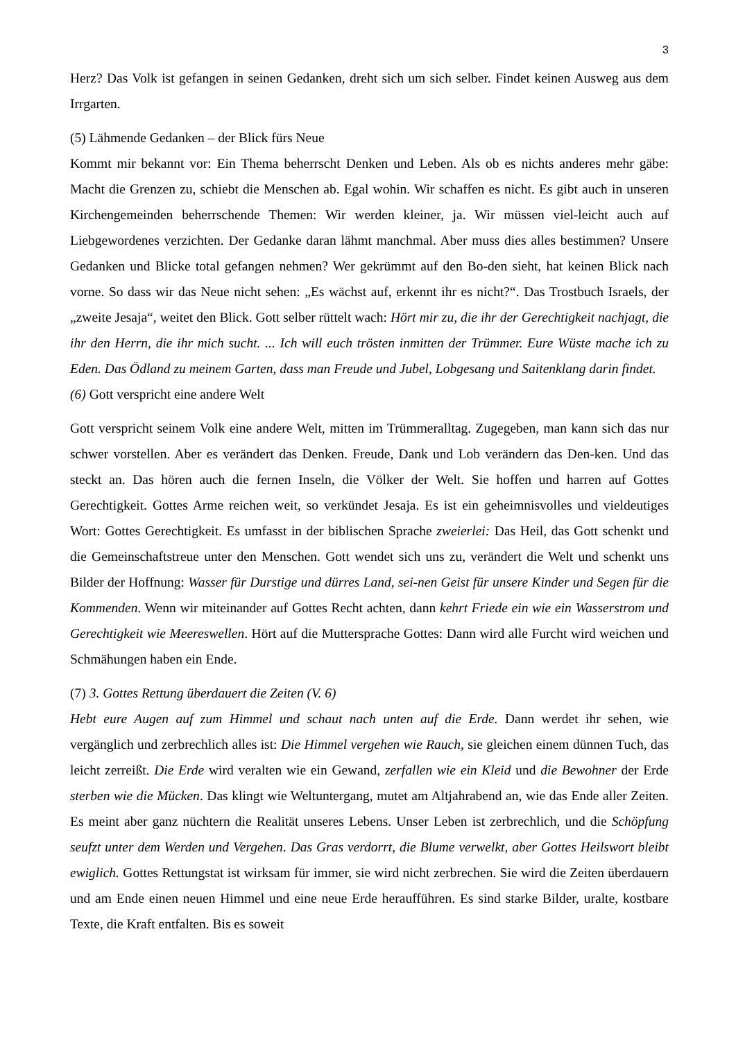3
Herz? Das Volk ist gefangen in seinen Gedanken, dreht sich um sich selber. Findet keinen Ausweg aus dem Irrgarten.
(5) Lähmende Gedanken – der Blick fürs Neue
Kommt mir bekannt vor: Ein Thema beherrscht Denken und Leben. Als ob es nichts anderes mehr gäbe: Macht die Grenzen zu, schiebt die Menschen ab. Egal wohin. Wir schaffen es nicht. Es gibt auch in unseren Kirchengemeinden beherrschende Themen: Wir werden kleiner, ja. Wir müssen viel-leicht auch auf Liebgewordenes verzichten. Der Gedanke daran lähmt manchmal. Aber muss dies alles bestimmen? Unsere Gedanken und Blicke total gefangen nehmen? Wer gekrümmt auf den Bo-den sieht, hat keinen Blick nach vorne. So dass wir das Neue nicht sehen: „Es wächst auf, erkennt ihr es nicht?“. Das Trostbuch Israels, der „zweite Jesaja“, weitet den Blick. Gott selber rüttelt wach: Hört mir zu, die ihr der Gerechtigkeit nachjagt, die ihr den Herrn, die ihr mich sucht. ... Ich will euch trösten inmitten der Trümmer. Eure Wüste mache ich zu Eden. Das Ödland zu meinem Garten, dass man Freude und Jubel, Lobgesang und Saitenklang darin findet.
(6) Gott verspricht eine andere Welt
Gott verspricht seinem Volk eine andere Welt, mitten im Trümmeralltag. Zugegeben, man kann sich das nur schwer vorstellen. Aber es verändert das Denken. Freude, Dank und Lob verändern das Den-ken. Und das steckt an. Das hören auch die fernen Inseln, die Völker der Welt. Sie hoffen und harren auf Gottes Gerechtigkeit. Gottes Arme reichen weit, so verkündet Jesaja. Es ist ein geheimnisvolles und vieldeutiges Wort: Gottes Gerechtigkeit. Es umfasst in der biblischen Sprache zweierlei: Das Heil, das Gott schenkt und die Gemeinschaftstreue unter den Menschen. Gott wendet sich uns zu, verändert die Welt und schenkt uns Bilder der Hoffnung: Wasser für Durstige und dürres Land, sei-nen Geist für unsere Kinder und Segen für die Kommenden. Wenn wir miteinander auf Gottes Recht achten, dann kehrt Friede ein wie ein Wasserstrom und Gerechtigkeit wie Meereswellen. Hört auf die Muttersprache Gottes: Dann wird alle Furcht wird weichen und Schmähungen haben ein Ende.
(7) 3. Gottes Rettung überdauert die Zeiten (V. 6)
Hebt eure Augen auf zum Himmel und schaut nach unten auf die Erde. Dann werdet ihr sehen, wie vergänglich und zerbrechlich alles ist: Die Himmel vergehen wie Rauch, sie gleichen einem dünnen Tuch, das leicht zerreißt. Die Erde wird veralten wie ein Gewand, zerfallen wie ein Kleid und die Bewohner der Erde sterben wie die Mücken. Das klingt wie Weltuntergang, mutet am Altjahrabend an, wie das Ende aller Zeiten. Es meint aber ganz nüchtern die Realität unseres Lebens. Unser Leben ist zerbrechlich, und die Schöpfung seufzt unter dem Werden und Vergehen. Das Gras verdorrt, die Blume verwelkt, aber Gottes Heilswort bleibt ewiglich. Gottes Rettungstat ist wirksam für immer, sie wird nicht zerbrechen. Sie wird die Zeiten überdauern und am Ende einen neuen Himmel und eine neue Erde heraufführen. Es sind starke Bilder, uralte, kostbare Texte, die Kraft entfalten. Bis es soweit